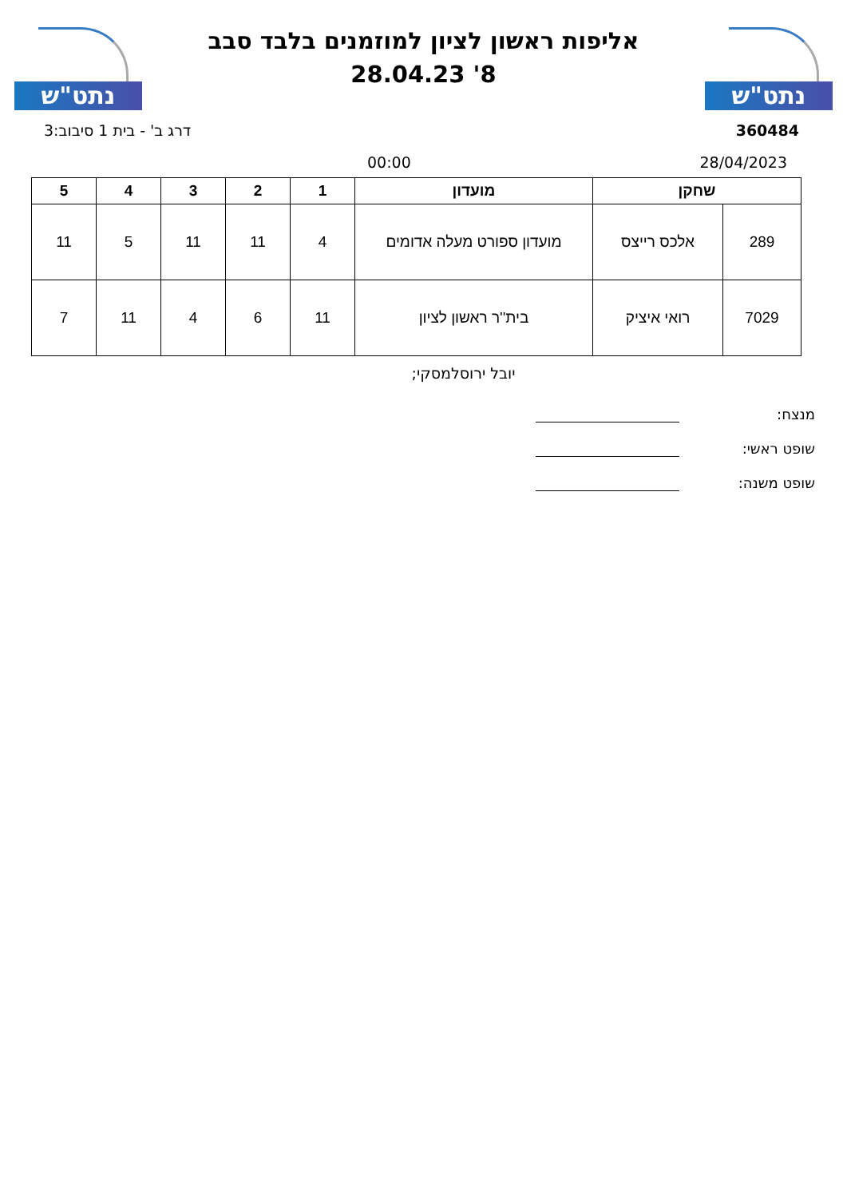נתט"ש
אליפות ראשון לציון למוזמנים בלבד סבב
8' 28.04.23
נתט"ש
360484 דרג ב' - בית 1 סיבוב:3
28/04/2023 00:00
| שחקן | | מועדון | 1 | 2 | 3 | 4 | 5 |
| --- | --- | --- | --- | --- | --- | --- | --- |
| 289 | אלכס רייצס | מועדון ספורט מעלה אדומים | 4 | 11 | 11 | 5 | 11 |
| 7029 | רואי איציק | בית''ר ראשון לציון | 11 | 6 | 4 | 11 | 7 |
יובל ירוסלמסקי;
מנצח:
שופט ראשי:
שופט משנה: